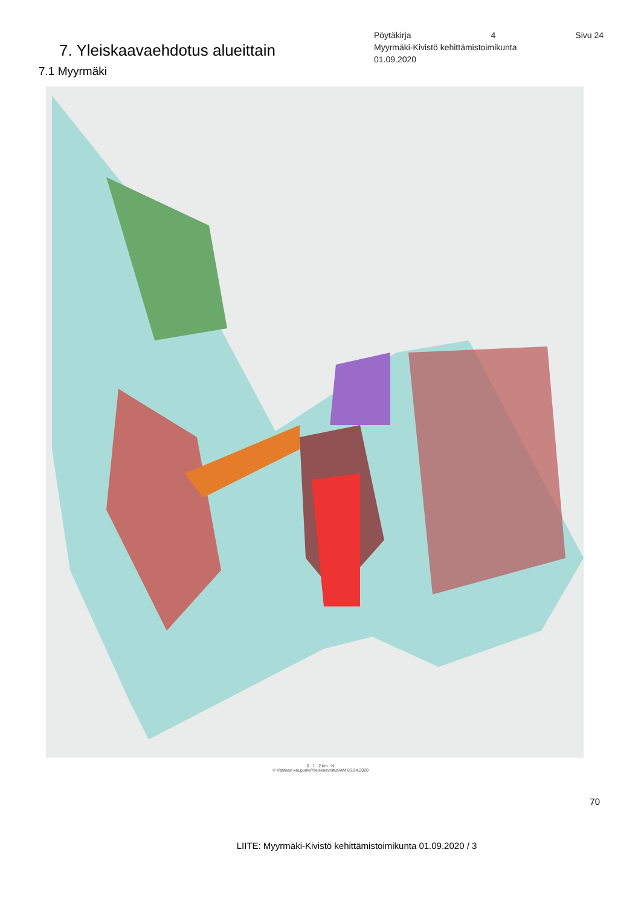7. Yleiskaavaehdotus alueittain
7.1 Myyrmäki
Pöytäkirja 4 Sivu 24
Myyrmäki-Kivistö kehittämistoimikunta
01.09.2020
0 1 2 km N
© Vantaan kaupunki/Yleiskaavoitus/AM 06.04.2020
70
LIITE: Myyrmäki-Kivistö kehittämistoimikunta 01.09.2020 / 3